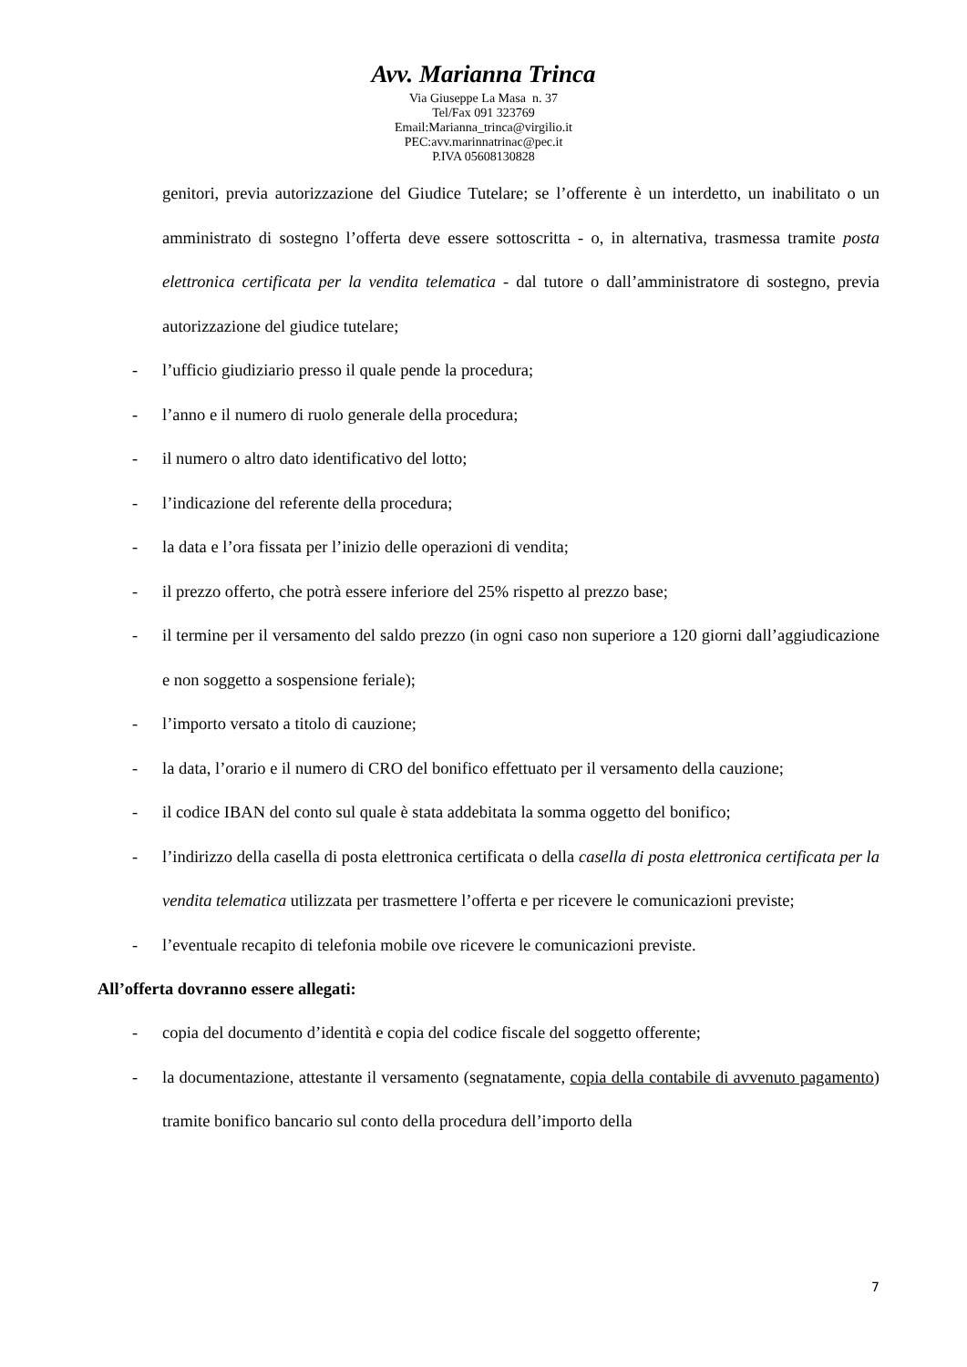Avv. Marianna Trinca
Via Giuseppe La Masa n. 37
Tel/Fax 091 323769
Email:Marianna_trinca@virgilio.it
PEC:avv.marinnatrinac@pec.it
P.IVA 05608130828
genitori, previa autorizzazione del Giudice Tutelare; se l’offerente è un interdetto, un inabilitato o un amministrato di sostegno l’offerta deve essere sottoscritta - o, in alternativa, trasmessa tramite posta elettronica certificata per la vendita telematica - dal tutore o dall’amministratore di sostegno, previa autorizzazione del giudice tutelare;
- l’ufficio giudiziario presso il quale pende la procedura;
- l’anno e il numero di ruolo generale della procedura;
- il numero o altro dato identificativo del lotto;
- l’indicazione del referente della procedura;
- la data e l’ora fissata per l’inizio delle operazioni di vendita;
- il prezzo offerto, che potrà essere inferiore del 25% rispetto al prezzo base;
- il termine per il versamento del saldo prezzo (in ogni caso non superiore a 120 giorni dall’aggiudicazione e non soggetto a sospensione feriale);
- l’importo versato a titolo di cauzione;
- la data, l’orario e il numero di CRO del bonifico effettuato per il versamento della cauzione;
- il codice IBAN del conto sul quale è stata addebitata la somma oggetto del bonifico;
- l’indirizzo della casella di posta elettronica certificata o della casella di posta elettronica certificata per la vendita telematica utilizzata per trasmettere l’offerta e per ricevere le comunicazioni previste;
- l’eventuale recapito di telefonia mobile ove ricevere le comunicazioni previste.
All’offerta dovranno essere allegati:
- copia del documento d’identità e copia del codice fiscale del soggetto offerente;
- la documentazione, attestante il versamento (segnatamente, copia della contabile di avvenuto pagamento) tramite bonifico bancario sul conto della procedura dell’importo della
7